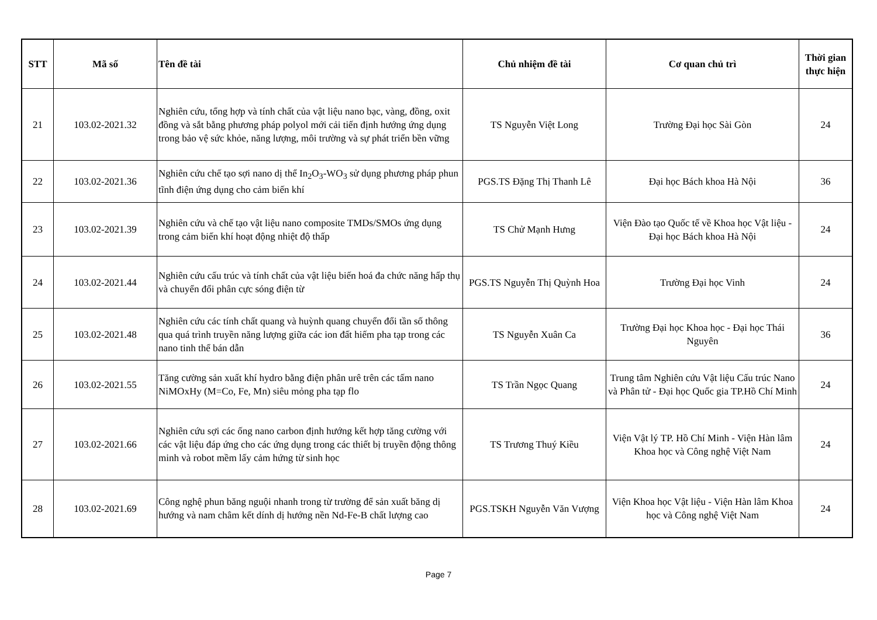| STT | Mã số | Tên đề tài | Chủ nhiệm đề tài | Cơ quan chủ trì | Thời gian thực hiện |
| --- | --- | --- | --- | --- | --- |
| 21 | 103.02-2021.32 | Nghiên cứu, tổng hợp và tính chất của vật liệu nano bạc, vàng, đồng, oxit đồng và sắt bằng phương pháp polyol mới cải tiến định hướng ứng dụng trong bảo vệ sức khỏe, năng lượng, môi trường và sự phát triển bền vững | TS Nguyễn Việt Long | Trường Đại học Sài Gòn | 24 |
| 22 | 103.02-2021.36 | Nghiên cứu chế tạo sợi nano dị thể In<sub>2</sub>O<sub>3</sub>-WO<sub>3</sub> sử dụng phương pháp phun tĩnh điện ứng dụng cho cảm biến khí | PGS.TS Đặng Thị Thanh Lê | Đại học Bách khoa Hà Nội | 36 |
| 23 | 103.02-2021.39 | Nghiên cứu và chế tạo vật liệu nano composite TMDs/SMOs ứng dụng trong cảm biến khí hoạt động nhiệt độ thấp | TS Chử Mạnh Hưng | Viện Đào tạo Quốc tế về Khoa học Vật liệu - Đại học Bách khoa Hà Nội | 24 |
| 24 | 103.02-2021.44 | Nghiên cứu cấu trúc và tính chất của vật liệu biến hoá đa chức năng hấp thụ và chuyển đổi phân cực sóng điện từ | PGS.TS Nguyễn Thị Quỳnh Hoa | Trường Đại học Vinh | 24 |
| 25 | 103.02-2021.48 | Nghiên cứu các tính chất quang và huỳnh quang chuyển đổi tần số thông qua quá trình truyền năng lượng giữa các ion đất hiếm pha tạp trong các nano tinh thể bán dẫn | TS Nguyễn Xuân Ca | Trường Đại học Khoa học - Đại học Thái Nguyên | 36 |
| 26 | 103.02-2021.55 | Tăng cường sản xuất khí hydro bằng điện phân urê trên các tấm nano NiMOxHy (M=Co, Fe, Mn) siêu mỏng pha tạp flo | TS Trần Ngọc Quang | Trung tâm Nghiên cứu Vật liệu Cấu trúc Nano và Phân tử - Đại học Quốc gia TP.Hồ Chí Minh | 24 |
| 27 | 103.02-2021.66 | Nghiên cứu sợi các ống nano carbon định hướng kết hợp tăng cường với các vật liệu đáp ứng cho các ứng dụng trong các thiết bị truyền động thông minh và robot mềm lấy cảm hứng từ sinh học | TS Trương Thuý Kiều | Viện Vật lý TP. Hồ Chí Minh - Viện Hàn lâm Khoa học và Công nghệ Việt Nam | 24 |
| 28 | 103.02-2021.69 | Công nghệ phun băng nguội nhanh trong từ trường để sản xuất băng dị hướng và nam châm kết dính dị hướng nền Nd-Fe-B chất lượng cao | PGS.TSKH Nguyễn Văn Vượng | Viện Khoa học Vật liệu - Viện Hàn lâm Khoa học và Công nghệ Việt Nam | 24 |
Page 7